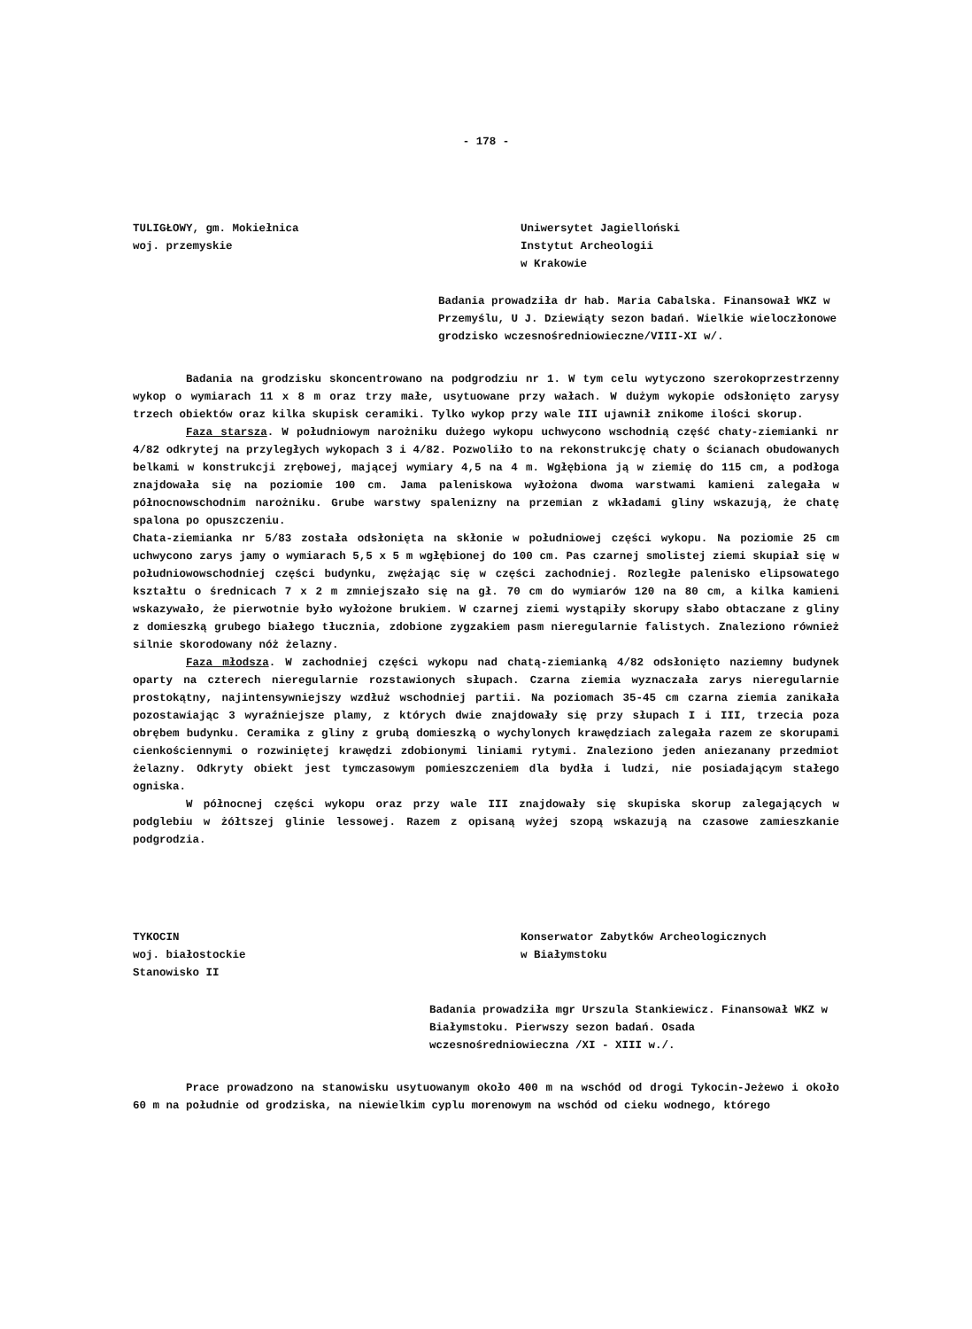- 178 -
TULIGŁOWY, gm. Mokiełnica
woj. przemyskie
Uniwersytet Jagielloński
Instytut Archeologii
w Krakowie
Badania prowadziła dr hab. Maria Cabalska. Finansował WKZ w Przemyślu, U J. Dziewiąty sezon badań. Wielkie wieloczłonowe grodzisko wczesnośredniowieczne/VIII-XI w/.
Badania na grodzisku skoncentrowano na podgrodziu nr 1. W tym celu wytyczono szerokoprzestrzenny wykop o wymiarach 11 x 8 m oraz trzy małe, usytuowane przy wałach. W dużym wykopie odsłonięto zarysy trzech obiektów oraz kilka skupisk ceramiki. Tylko wykop przy wale III ujawnił znikome ilości skorup.
Faza starsza. W południowym narożniku dużego wykopu uchwycono wschodnią część chaty-ziemianki nr 4/82 odkrytej na przyległych wykopach 3 i 4/82. Pozwoliło to na rekonstrukcję chaty o ścianach obudowanych belkami w konstrukcji zrębowej, mającej wymiary 4,5 na 4 m. Wgłębiona ją w ziemię do 115 cm, a podłoga znajdowała się na poziomie 100 cm. Jama paleniskowa wyłożona dwoma warstwami kamieni zalegała w północnowschodnim narożniku. Grube warstwy spalenizny na przemian z wkładami gliny wskazują, że chatę spalona po opuszczeniu.
Chata-ziemianka nr 5/83 została odsłonięta na skłonie w południowej części wykopu. Na poziomie 25 cm uchwycono zarys jamy o wymiarach 5,5 x 5 m wgłębionej do 100 cm. Pas czarnej smolistej ziemi skupiał się w południowowschodniej części budynku, zwężając się w części zachodniej. Rozległe palenisko elipsowatego kształtu o średnicach 7 x 2 m zmniejszało się na gł. 70 cm do wymiarów 120 na 80 cm, a kilka kamieni wskazywało, że pierwotnie było wyłożone brukiem. W czarnej ziemi wystąpiły skorupy słabo obtaczane z gliny z domieszką grubego białego tłucznia, zdobione zygzakiem pasm nieregularnie falistych. Znaleziono również silnie skorodowany nóż żelazny.
Faza młodsza. W zachodniej części wykopu nad chatą-ziemianką 4/82 odsłonięto naziemny budynek oparty na czterech nieregularnie rozstawionych słupach. Czarna ziemia wyznaczała zarys nieregularnie prostokątny, najintensywniejszy wzdłuż wschodniej partii. Na poziomach 35-45 cm czarna ziemia zanikała pozostawiając 3 wyraźniejsze plamy, z których dwie znajdowały się przy słupach I i III, trzecia poza obrębem budynku. Ceramika z gliny z grubą domieszką o wychylonych krawędziach zalegała razem ze skorupami cienkościennymi o rozwiniętej krawędzi zdobionymi liniami rytymi. Znaleziono jeden aniezanany przedmiot żelazny. Odkryty obiekt jest tymczasowym pomieszczeniem dla bydła i ludzi, nie posiadającym stałego ogniska.
W północnej części wykopu oraz przy wale III znajdowały się skupiska skorup zalegających w podglebiu w żółtszej glinie lessowej. Razem z opisaną wyżej szopą wskazują na czasowe zamieszkanie podgrodzia.
TYKOCIN
woj. białostockie
Stanowisko II
Konserwator Zabytków Archeologicznych
w Białymstoku
Badania prowadziła mgr Urszula Stankiewicz. Finansował WKZ w Białymstoku. Pierwszy sezon badań. Osada wczesnośredniowieczna /XI - XIII w./.
Prace prowadzono na stanowisku usytuowanym około 400 m na wschód od drogi Tykocin-Jeżewo i około 60 m na południe od grodziska, na niewielkim cyplu morenowym na wschód od cieku wodnego, którego